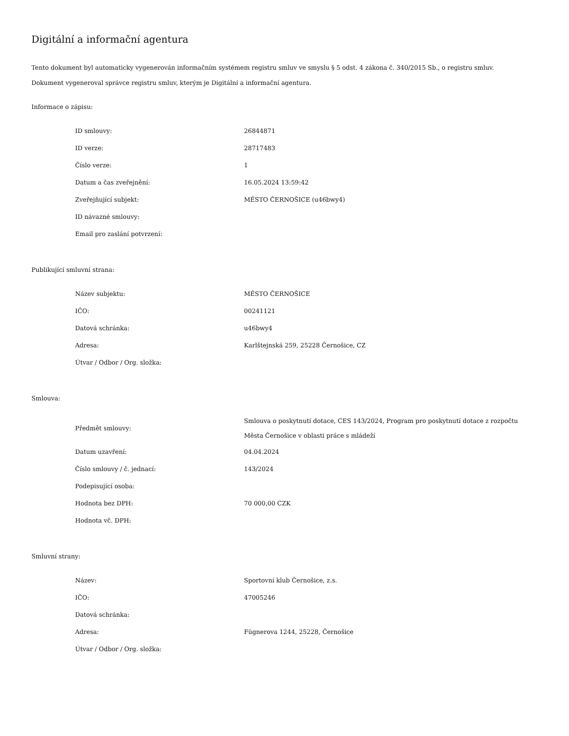Digitální a informační agentura
Tento dokument byl automaticky vygenerován informačním systémem registru smluv ve smyslu § 5 odst. 4 zákona č. 340/2015 Sb., o registru smluv. Dokument vygeneroval správce registru smluv, kterým je Digitální a informační agentura.
Informace o zápisu:
| ID smlouvy: | 26844871 |
| ID verze: | 28717483 |
| Číslo verze: | 1 |
| Datum a čas zveřejnění: | 16.05.2024 13:59:42 |
| Zveřejňující subjekt: | MĚSTO ČERNOŠICE (u46bwy4) |
| ID návazné smlouvy: | |
| Email pro zaslání potvrzení: | |
Publikující smluvní strana:
| Název subjektu: | MĚSTO ČERNOŠICE |
| IČO: | 00241121 |
| Datová schránka: | u46bwy4 |
| Adresa: | Karlštejnská 259, 25228 Černošice, CZ |
| Útvar / Odbor / Org. složka: | |
Smlouva:
| Předmět smlouvy: | Smlouva o poskytnutí dotace, CES 143/2024, Program pro poskytnutí dotace z rozpočtu Města Černošice v oblasti práce s mládeží |
| Datum uzavření: | 04.04.2024 |
| Číslo smlouvy / č. jednací: | 143/2024 |
| Podepisující osoba: | |
| Hodnota bez DPH: | 70 000,00 CZK |
| Hodnota vč. DPH: | |
Smluvní strany:
| Název: | Sportovní klub Černošice, z.s. |
| IČO: | 47005246 |
| Datová schránka: | |
| Adresa: | Fügnerova 1244, 25228, Černošice |
| Útvar / Odbor / Org. složka: | |